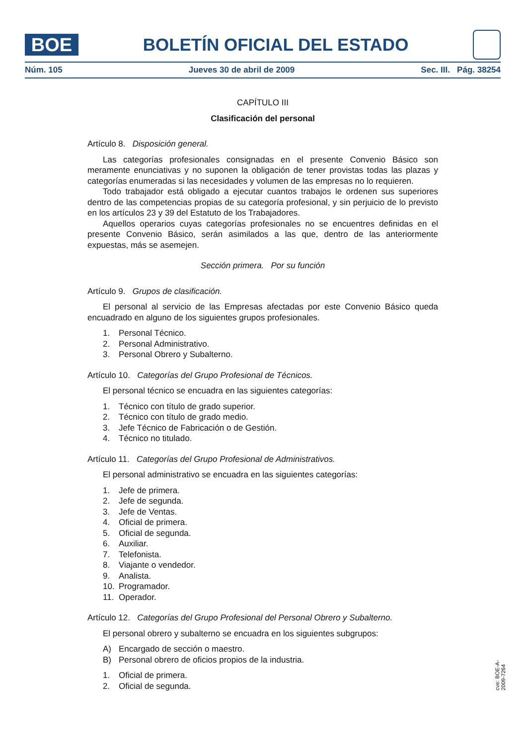BOE
BOLETÍN OFICIAL DEL ESTADO
Núm. 105 Jueves 30 de abril de 2009 Sec. III. Pág. 38254
CAPÍTULO III
Clasificación del personal
Artículo 8. Disposición general.
Las categorías profesionales consignadas en el presente Convenio Básico son meramente enunciativas y no suponen la obligación de tener provistas todas las plazas y categorías enumeradas si las necesidades y volumen de las empresas no lo requieren.
Todo trabajador está obligado a ejecutar cuantos trabajos le ordenen sus superiores dentro de las competencias propias de su categoría profesional, y sin perjuicio de lo previsto en los artículos 23 y 39 del Estatuto de los Trabajadores.
Aquellos operarios cuyas categorías profesionales no se encuentres definidas en el presente Convenio Básico, serán asimilados a las que, dentro de las anteriormente expuestas, más se asemejen.
Sección primera. Por su función
Artículo 9. Grupos de clasificación.
El personal al servicio de las Empresas afectadas por este Convenio Básico queda encuadrado en alguno de los siguientes grupos profesionales.
1. Personal Técnico.
2. Personal Administrativo.
3. Personal Obrero y Subalterno.
Artículo 10. Categorías del Grupo Profesional de Técnicos.
El personal técnico se encuadra en las siguientes categorías:
1. Técnico con título de grado superior.
2. Técnico con título de grado medio.
3. Jefe Técnico de Fabricación o de Gestión.
4. Técnico no titulado.
Artículo 11. Categorías del Grupo Profesional de Administrativos.
El personal administrativo se encuadra en las siguientes categorías:
1. Jefe de primera.
2. Jefe de segunda.
3. Jefe de Ventas.
4. Oficial de primera.
5. Oficial de segunda.
6. Auxiliar.
7. Telefonista.
8. Viajante o vendedor.
9. Analista.
10. Programador.
11. Operador.
Artículo 12. Categorías del Grupo Profesional del Personal Obrero y Subalterno.
El personal obrero y subalterno se encuadra en los siguientes subgrupos:
A) Encargado de sección o maestro.
B) Personal obrero de oficios propios de la industria.
1. Oficial de primera.
2. Oficial de segunda.
cve: BOE-A-2009-7264